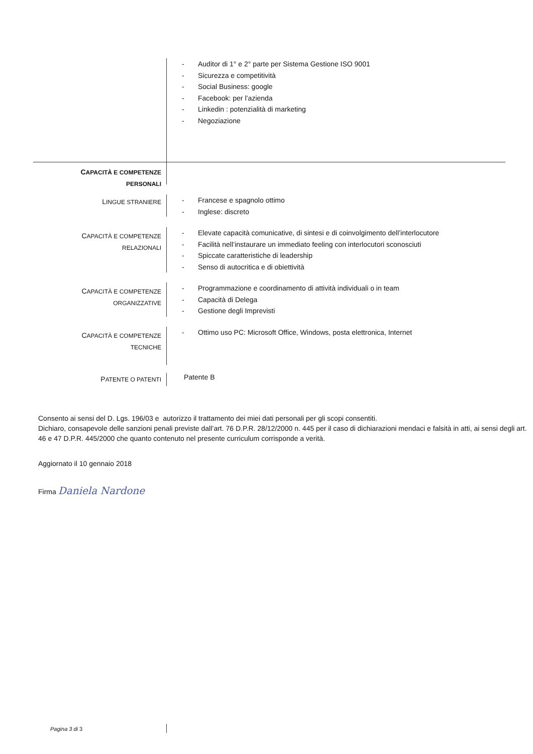- Auditor di 1° e 2° parte per Sistema Gestione ISO 9001
- Sicurezza e competitività
- Social Business: google
- Facebook: per l’azienda
- Linkedin : potenzialità di marketing
- Negoziazione
CAPACITÀ E COMPETENZE
PERSONALI
LINGUE STRANIERE
- Francese e spagnolo ottimo
- Inglese: discreto
CAPACITÀ E COMPETENZE
RELAZIONALI
- Elevate capacità comunicative, di sintesi e di coinvolgimento dell’interlocutore
- Facilità nell’instaurare un immediato feeling con interlocutori sconosciuti
- Spiccate caratteristiche di leadership
- Senso di autocritica e di obiettività
CAPACITÀ E COMPETENZE
ORGANIZZATIVE
- Programmazione e coordinamento di attività individuali o in team
- Capacità di Delega
- Gestione degli Imprevisti
CAPACITÀ E COMPETENZE
TECNICHE
- Ottimo uso PC: Microsoft Office, Windows, posta elettronica, Internet
PATENTE O PATENTI
Patente B
Consento ai sensi del D. Lgs. 196/03 e autorizzo il trattamento dei miei dati personali per gli scopi consentiti.
Dichiaro, consapevole delle sanzioni penali previste dall’art. 76 D.P.R. 28/12/2000 n. 445 per il caso di dichiarazioni mendaci e falsità in atti, ai sensi degli art. 46 e 47 D.P.R. 445/2000 che quanto contenuto nel presente curriculum corrisponde a verità.
Aggiornato il 10 gennaio 2018
Firma Daniela Nardone
Pagina 3 di 3